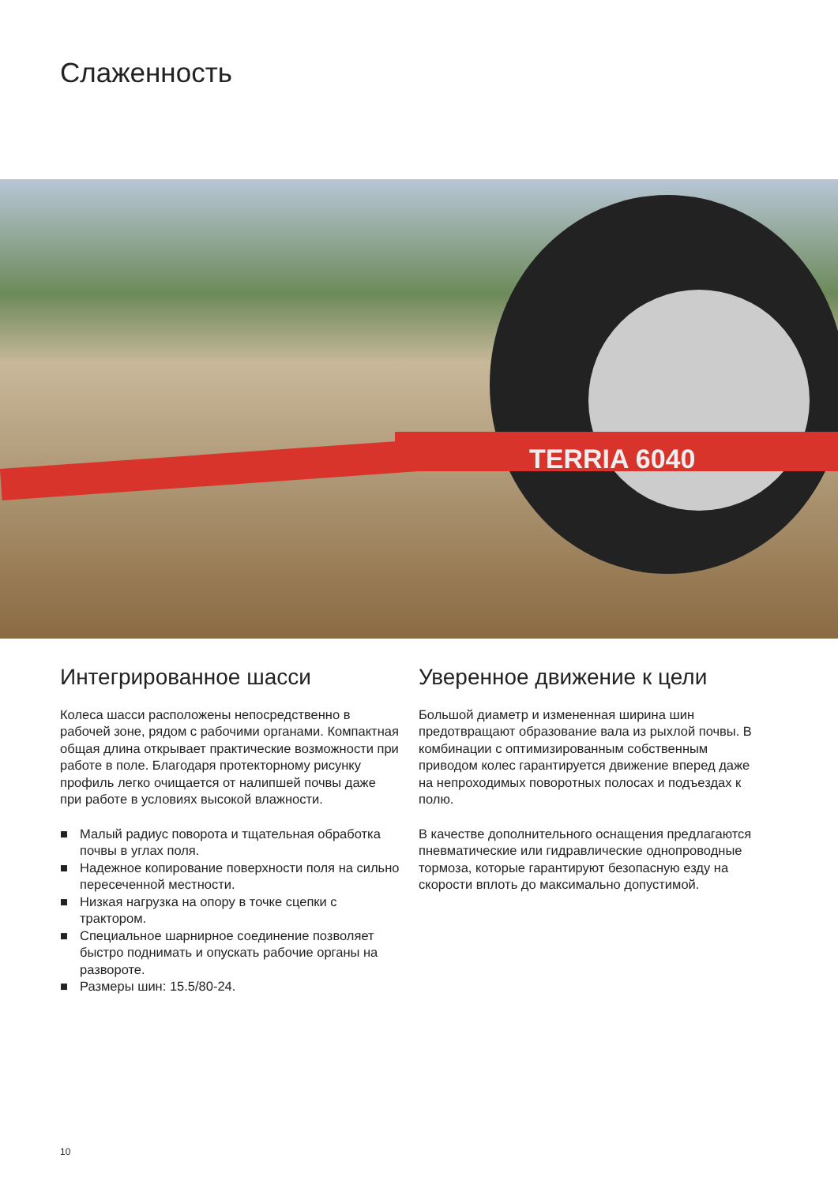Слаженность
TERRIA 6040
Интегрированное шасси
Колеса шасси расположены непосредственно в рабочей зоне, рядом с рабочими органами. Компактная общая длина открывает практические возможности при работе в поле. Благодаря протекторному рисунку профиль легко очищается от налипшей почвы даже при работе в условиях высокой влажности.
■ Малый радиус поворота и тщательная обработка почвы в углах поля.
■ Надежное копирование поверхности поля на сильно пересеченной местности.
■ Низкая нагрузка на опору в точке сцепки с трактором.
■ Специальное шарнирное соединение позволяет быстро поднимать и опускать рабочие органы на развороте.
■ Размеры шин: 15.5/80-24.
Уверенное движение к цели
Большой диаметр и измененная ширина шин предотвращают образование вала из рыхлой почвы. В комбинации с оптимизированным собственным приводом колес гарантируется движение вперед даже на непроходимых поворотных полосах и подъездах к полю.
В качестве дополнительного оснащения предлагаются пневматические или гидравлические однопроводные тормоза, которые гарантируют безопасную езду на скорости вплоть до максимально допустимой.
10